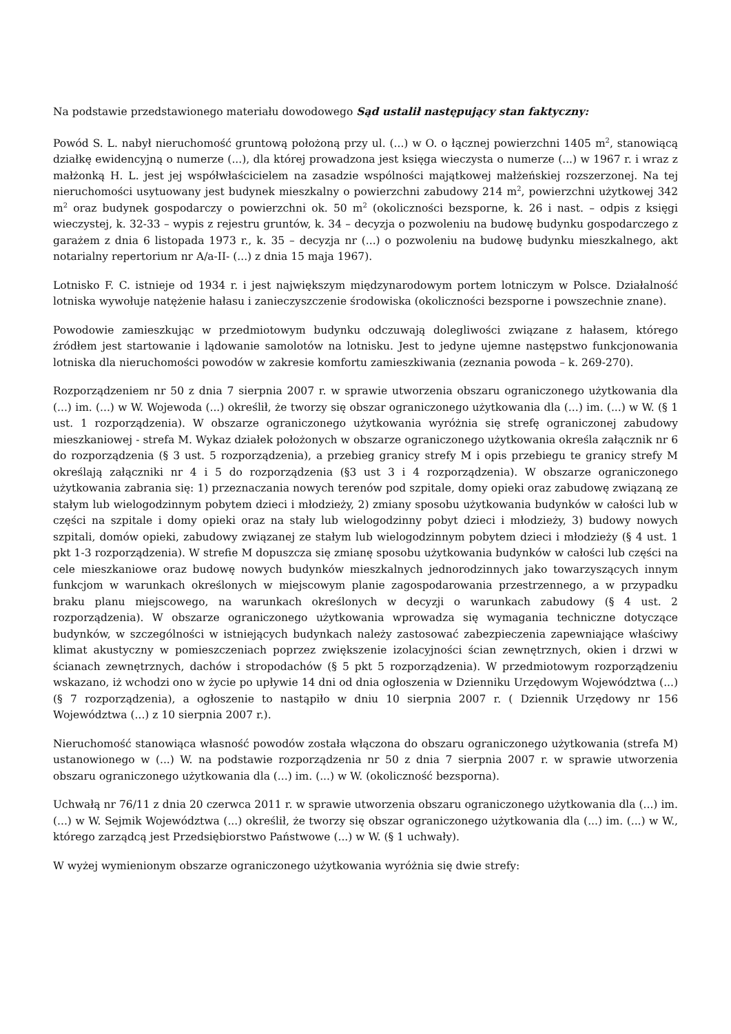Na podstawie przedstawionego materiału dowodowego Sąd ustalił następujący stan faktyczny:
Powód S. L. nabył nieruchomość gruntową położoną przy ul. (...) w O. o łącznej powierzchni 1405 m<sup>2</sup>, stanowiącą działkę ewidencyjną o numerze (...), dla której prowadzona jest księga wieczysta o numerze (...) w 1967 r. i wraz z małżonką H. L. jest jej współwłaścicielem na zasadzie wspólności majątkowej małżeńskiej rozszerzonej. Na tej nieruchomości usytuowany jest budynek mieszkalny o powierzchni zabudowy 214 m<sup>2</sup>, powierzchni użytkowej 342 m<sup>2</sup> oraz budynek gospodarczy o powierzchni ok. 50 m<sup>2</sup> (okoliczności bezsporne, k. 26 i nast. – odpis z księgi wieczystej, k. 32-33 – wypis z rejestru gruntów, k. 34 – decyzja o pozwoleniu na budowę budynku gospodarczego z garażem z dnia 6 listopada 1973 r., k. 35 – decyzja nr (...) o pozwoleniu na budowę budynku mieszkalnego, akt notarialny repertorium nr A/a-II- (...) z dnia 15 maja 1967).
Lotnisko F. C. istnieje od 1934 r. i jest największym międzynarodowym portem lotniczym w Polsce. Działalność lotniska wywołuje natężenie hałasu i zanieczyszczenie środowiska (okoliczności bezsporne i powszechnie znane).
Powodowie zamieszkując w przedmiotowym budynku odczuwają dolegliwości związane z hałasem, którego źródłem jest startowanie i lądowanie samolotów na lotnisku. Jest to jedyne ujemne następstwo funkcjonowania lotniska dla nieruchomości powodów w zakresie komfortu zamieszkiwania (zeznania powoda – k. 269-270).
Rozporządzeniem nr 50 z dnia 7 sierpnia 2007 r. w sprawie utworzenia obszaru ograniczonego użytkowania dla (...) im. (...) w W. Wojewoda (...) określił, że tworzy się obszar ograniczonego użytkowania dla (...) im. (...) w W. (§ 1 ust. 1 rozporządzenia). W obszarze ograniczonego użytkowania wyróżnia się strefę ograniczonej zabudowy mieszkaniowej - strefa M. Wykaz działek położonych w obszarze ograniczonego użytkowania określa załącznik nr 6 do rozporządzenia (§ 3 ust. 5 rozporządzenia), a przebieg granicy strefy M i opis przebiegu te granicy strefy M określają załączniki nr 4 i 5 do rozporządzenia (§3 ust 3 i 4 rozporządzenia). W obszarze ograniczonego użytkowania zabrania się: 1) przeznaczania nowych terenów pod szpitale, domy opieki oraz zabudowę związaną ze stałym lub wielogodzinnym pobytem dzieci i młodzieży, 2) zmiany sposobu użytkowania budynków w całości lub w części na szpitale i domy opieki oraz na stały lub wielogodzinny pobyt dzieci i młodzieży, 3) budowy nowych szpitali, domów opieki, zabudowy związanej ze stałym lub wielogodzinnym pobytem dzieci i młodzieży (§ 4 ust. 1 pkt 1-3 rozporządzenia). W strefie M dopuszcza się zmianę sposobu użytkowania budynków w całości lub części na cele mieszkaniowe oraz budowę nowych budynków mieszkalnych jednorodzinnych jako towarzyszących innym funkcjom w warunkach określonych w miejscowym planie zagospodarowania przestrzennego, a w przypadku braku planu miejscowego, na warunkach określonych w decyzji o warunkach zabudowy (§ 4 ust. 2 rozporządzenia). W obszarze ograniczonego użytkowania wprowadza się wymagania techniczne dotyczące budynków, w szczególności w istniejących budynkach należy zastosować zabezpieczenia zapewniające właściwy klimat akustyczny w pomieszczeniach poprzez zwiększenie izolacyjności ścian zewnętrznych, okien i drzwi w ścianach zewnętrznych, dachów i stropodachów (§ 5 pkt 5 rozporządzenia). W przedmiotowym rozporządzeniu wskazano, iż wchodzi ono w życie po upływie 14 dni od dnia ogłoszenia w Dzienniku Urzędowym Województwa (...) (§ 7 rozporządzenia), a ogłoszenie to nastąpiło w dniu 10 sierpnia 2007 r. ( Dziennik Urzędowy nr 156 Województwa (...) z 10 sierpnia 2007 r.).
Nieruchomość stanowiąca własność powodów została włączona do obszaru ograniczonego użytkowania (strefa M) ustanowionego w (...) W. na podstawie rozporządzenia nr 50 z dnia 7 sierpnia 2007 r. w sprawie utworzenia obszaru ograniczonego użytkowania dla (...) im. (...) w W. (okoliczność bezsporna).
Uchwałą nr 76/11 z dnia 20 czerwca 2011 r. w sprawie utworzenia obszaru ograniczonego użytkowania dla (...) im. (...) w W. Sejmik Województwa (...) określił, że tworzy się obszar ograniczonego użytkowania dla (...) im. (...) w W., którego zarządcą jest Przedsiębiorstwo Państwowe (...) w W. (§ 1 uchwały).
W wyżej wymienionym obszarze ograniczonego użytkowania wyróżnia się dwie strefy: